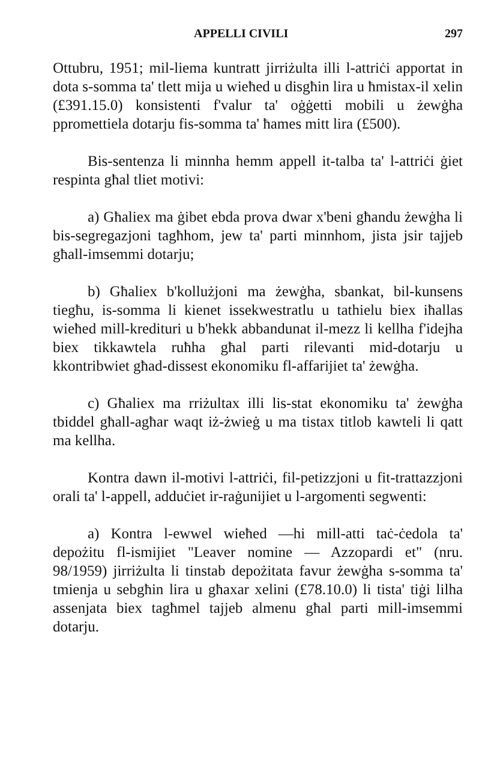APPELLI CIVILI 297
Ottubru, 1951; mil-liema kuntratt jirriżulta illi l-attriċi apportat in dota s-somma ta' tlett mija u wieħed u disgħin lira u ħmistax-il xelin (£391.15.0) konsistenti f'valur ta' oġġetti mobili u żewġha ppromettiela dotarju fis-somma ta' ħames mitt lira (£500).
Bis-sentenza li minnha hemm appell it-talba ta' l-attriċi ġiet respinta għal tliet motivi:
a) Għaliex ma ġibet ebda prova dwar x'beni għandu żewġha li bis-segregazjoni tagħhom, jew ta' parti minnhom, jista jsir tajjeb għall-imsemmi dotarju;
b) Għaliex b'kollużjoni ma żewġha, sbankat, bil-kunsens tiegħu, is-somma li kienet issekwestratlu u tathielu biex iħallas wieħed mill-kredituri u b'hekk abbandunat il-mezz li kellha f'idejha biex tikkawtela ruħha għal parti rilevanti mid-dotarju u kkontribwiet għad-dissest ekonomiku fl-affarijiet ta' żewġha.
c) Għaliex ma rriżultax illi lis-stat ekonomiku ta' żewġha tbiddel għall-agħar waqt iż-żwieġ u ma tistax titlob kawteli li qatt ma kellha.
Kontra dawn il-motivi l-attriċi, fil-petizzjoni u fit-trattazzjoni orali ta' l-appell, adduċiet ir-raġunijiet u l-argomenti segwenti:
a) Kontra l-ewwel wieħed —hi mill-atti taċ-ċedola ta' depożitu fl-ismijiet "Leaver nomine — Azzopardi et" (nru. 98/1959) jirriżulta li tinstab depożitata favur żewġha s-somma ta' tmienja u sebgħin lira u għaxar xelini (£78.10.0) li tista' tiġi lilha assenjata biex tagħmel tajjeb almenu għal parti mill-imsemmi dotarju.